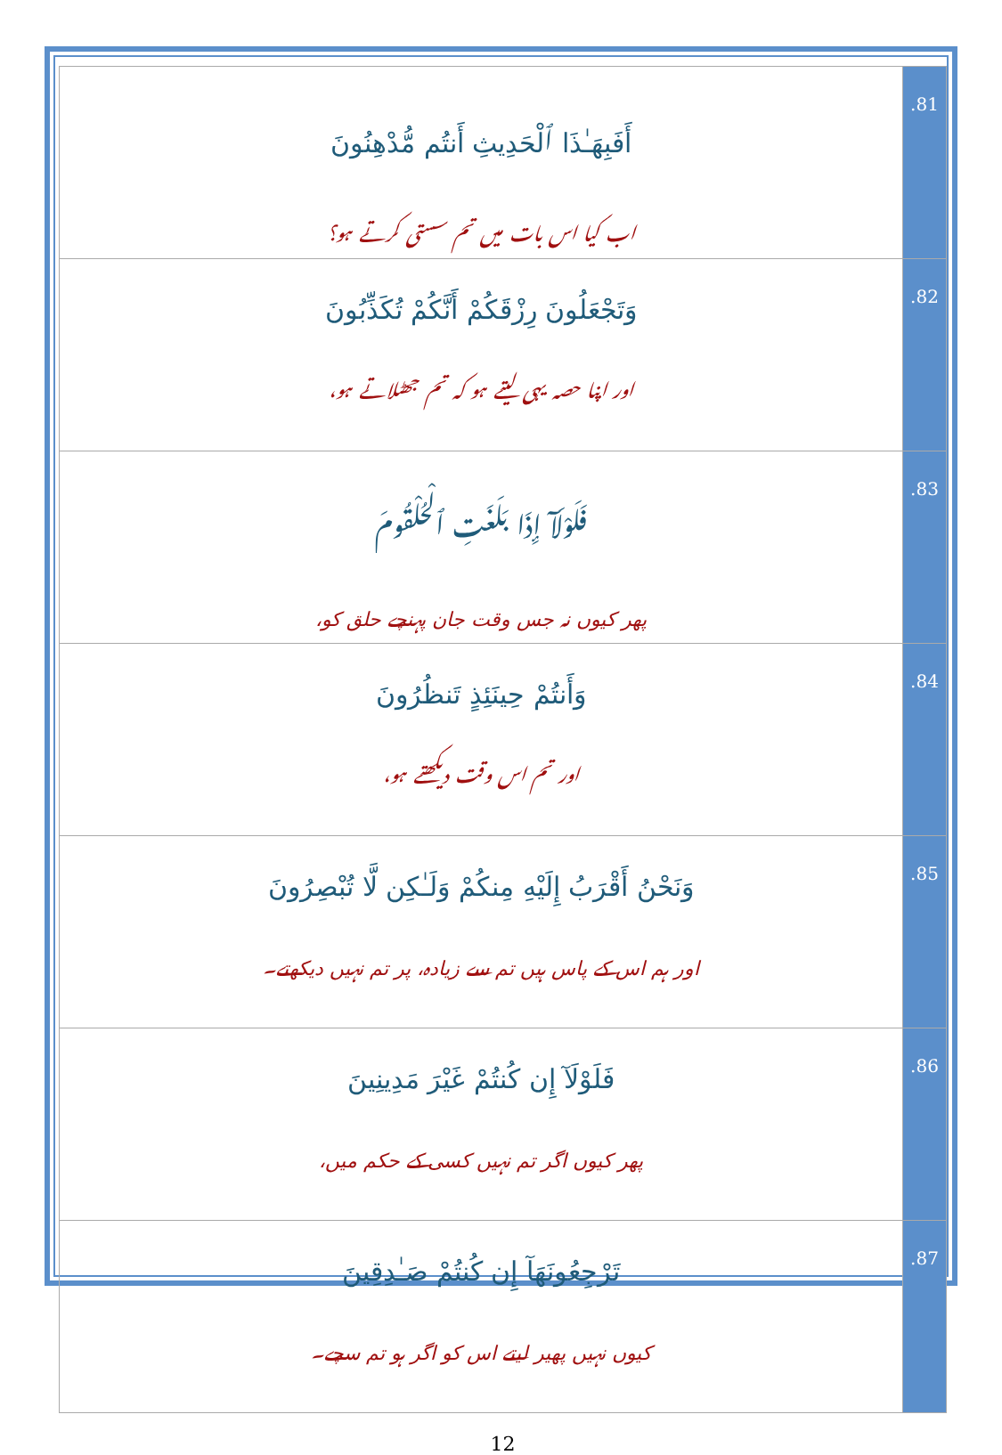| أَفَبِهَـٰذَا ٱلْحَدِيثِ أَنتُم مُّدْهِنُونَ اب کیا اس بات میں تم سستی کرتے ہو؟ | .81 |
| وَتَجْعَلُونَ رِزْقَكُمْ أَنَّكُمْ تُكَذِّبُونَ اور اپنا حصہ یہی لیتے ہو کہ تم جھٹلاتے ہو، | .82 |
| فَلَوْلَآ إِذَا بَلَغَتِ ٱلْحُلْقُومَ پھر کیوں نہ جس وقت جان پہنچے حلق کو، | .83 |
| وَأَنتُمْ حِينَئِذٍ تَنظُرُونَ اور تم اس وقت دیکھتے ہو، | .84 |
| وَنَحْنُ أَقْرَبُ إِلَيْهِ مِنكُمْ وَلَـٰكِن لَّا تُبْصِرُونَ اور ہم اس کے پاس ہیں تم سے زیادہ، پر تم نہیں دیکھتے۔ | .85 |
| فَلَوْلَآ إِن كُنتُمْ غَيْرَ مَدِينِينَ پھر کیوں اگر تم نہیں کسی کے حکم میں، | .86 |
| تَرْجِعُونَهَآ إِن كُنتُمْ صَـٰدِقِينَ کیوں نہیں پھیر لیتے اس کو اگر ہو تم سچے۔ | .87 |
12